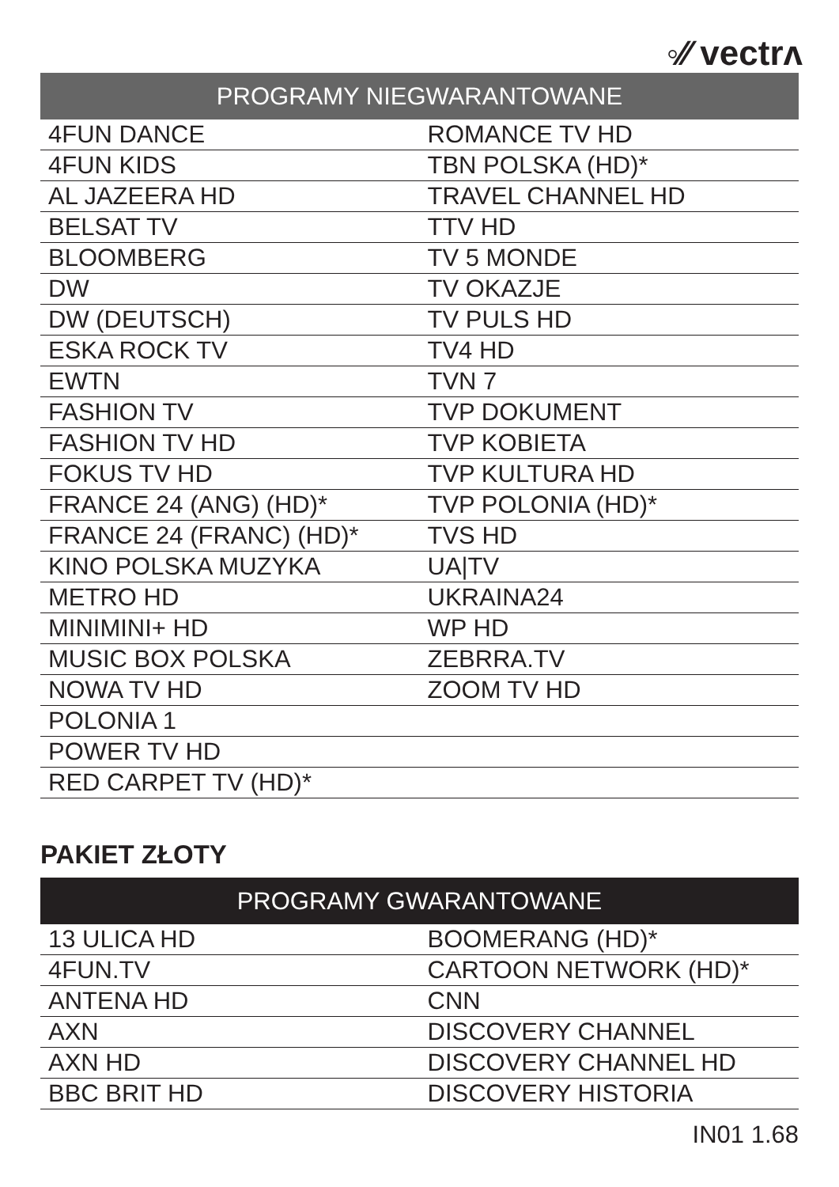◦⁄⁄ vectrʌ
| PROGRAMY NIEGWARANTOWANE | |
| --- | --- |
| 4FUN DANCE | ROMANCE TV HD |
| 4FUN KIDS | TBN POLSKA (HD)* |
| AL JAZEERA HD | TRAVEL CHANNEL HD |
| BELSAT TV | TTV HD |
| BLOOMBERG | TV 5 MONDE |
| DW | TV OKAZJE |
| DW (DEUTSCH) | TV PULS HD |
| ESKA ROCK TV | TV4 HD |
| EWTN | TVN 7 |
| FASHION TV | TVP DOKUMENT |
| FASHION TV HD | TVP KOBIETA |
| FOKUS TV HD | TVP KULTURA HD |
| FRANCE 24 (ANG) (HD)* | TVP POLONIA (HD)* |
| FRANCE 24 (FRANC) (HD)* | TVS HD |
| KINO POLSKA MUZYKA | UA/TV |
| METRO HD | UKRAINA24 |
| MINIMINI+ HD | WP HD |
| MUSIC BOX POLSKA | ZEBRRA.TV |
| NOWA TV HD | ZOOM TV HD |
| POLONIA 1 | |
| POWER TV HD | |
| RED CARPET TV (HD)* | |
PAKIET ZŁOTY
| PROGRAMY GWARANTOWANE | |
| --- | --- |
| 13 ULICA HD | BOOMERANG (HD)* |
| 4FUN.TV | CARTOON NETWORK (HD)* |
| ANTENA HD | CNN |
| AXN | DISCOVERY CHANNEL |
| AXN HD | DISCOVERY CHANNEL HD |
| BBC BRIT HD | DISCOVERY HISTORIA |
IN01 1.68